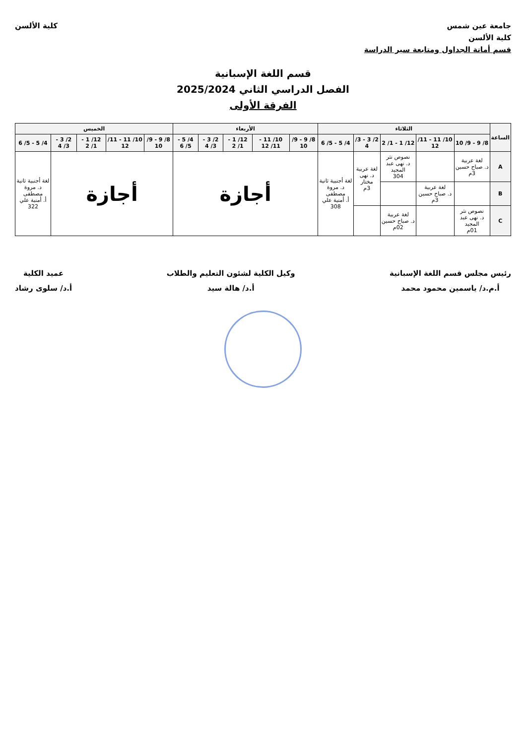جامعة عين شمس
كلية الألسن
قسم أمانة الجداول ومتابعة سير الدراسة
كلية الألسن
قسم اللغة الإسبانية
الفصل الدراسي الثاني 2025/2024
الفرقة الأولى
| الساعة | الثلاثاء | | | | | الأربعاء | | | | | الخميس | | | | |
| --- | --- | --- | --- | --- | --- | --- | --- | --- | --- | --- | --- | --- | --- | --- | --- |
| | 8/ 9 - 9/ 10 | 10/ 11 - 11/ 12 | 12/ 1 - 1/ 2 | 2/ 3 - 3/ 4 | 4/ 5 - 5/ 6 | 8/ 9 - 9/ 10 | 10/ 11 - 11/ 12 | 12/ 1 - 1/ 2 | 2/ 3 - 3/ 4 | 4/ 5 - 5/ 6 | 8/ 9 - 9/ 10 | 10/ 11 - 11/ 12 | 12/ 1 - 1/ 2 | 2/ 3 - 3/ 4 | 4/ 5 - 5/ 6 |
| A | لغة عربية د. صباح حسين 3م | | نصوص نثر د. نهى عبد المجيد 304 | لغة عربية د. نهى مختار 3م | لغة أجنبية ثانية د. مروة مصطفى أ. أمنية علي 308 | أجازة | | | | | أجازة | | | | لغة أجنبية ثانية د. مروة مصطفى أ. أمنية علي 322 |
| B | | لغة عربية د. صباح حسين 3م | | | | | | | | | | | | | |
| C | نصوص نثر د. نهى عبد المجيد 01م | | لغة عربية د. صباح حسين 02م | | | | | | | | | | | | |
رئيس مجلس قسم اللغة الإسبانية
أ.م.د/ ياسمين محمود محمد
وكيل الكلية لشئون التعليم والطلاب
أ.د/ هالة سيد
عميد الكلية
أ.د/ سلوى رشاد